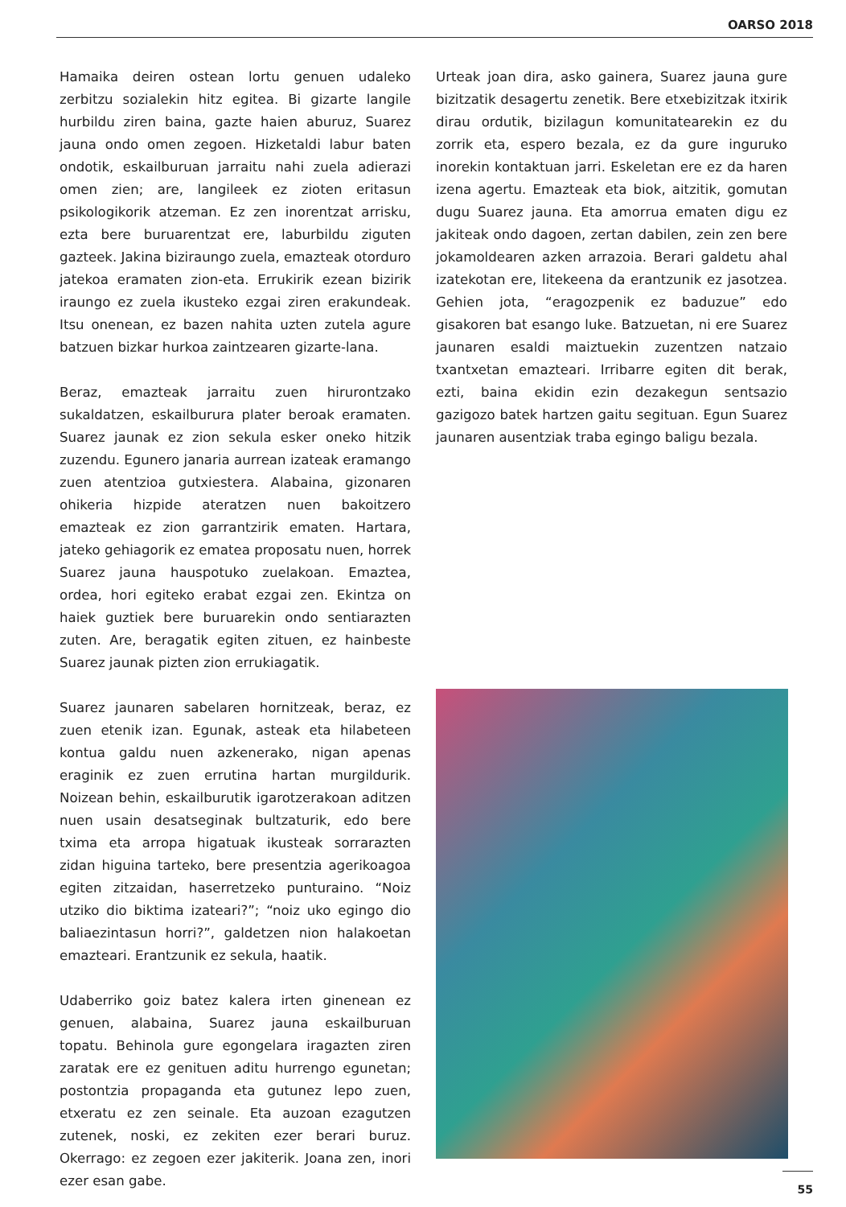OARSO 2018
Hamaika deiren ostean lortu genuen udaleko zerbitzu sozialekin hitz egitea. Bi gizarte langile hurbildu ziren baina, gazte haien aburuz, Suarez jauna ondo omen zegoen. Hizketaldi labur baten ondotik, eskailburuan jarraitu nahi zuela adierazi omen zien; are, langileek ez zioten eritasun psikologikorik atzeman. Ez zen inorentzat arrisku, ezta bere buruarentzat ere, laburbildu ziguten gazteek. Jakina biziraungo zuela, emazteak otorduro jatekoa eramaten zion-eta. Errukirik ezean bizirik iraungo ez zuela ikusteko ezgai ziren erakundeak. Itsu onenean, ez bazen nahita uzten zutela agure batzuen bizkar hurkoa zaintzearen gizarte-lana.
Beraz, emazteak jarraitu zuen hirurontzako sukaldatzen, eskailburura plater beroak eramaten. Suarez jaunak ez zion sekula esker oneko hitzik zuzendu. Egunero janaria aurrean izateak eramango zuen atentzioa gutxiestera. Alabaina, gizonaren ohikeria hizpide ateratzen nuen bakoitzero emazteak ez zion garrantzirik ematen. Hartara, jateko gehiagorik ez ematea proposatu nuen, horrek Suarez jauna hauspotuko zuelakoan. Emaztea, ordea, hori egiteko erabat ezgai zen. Ekintza on haiek guztiek bere buruarekin ondo sentiarazten zuten. Are, beragatik egiten zituen, ez hainbeste Suarez jaunak pizten zion errukiagatik.
Suarez jaunaren sabelaren hornitzeak, beraz, ez zuen etenik izan. Egunak, asteak eta hilabeteen kontua galdu nuen azkenerako, nigan apenas eraginik ez zuen errutina hartan murgildurik. Noizean behin, eskailburutik igarotzerakoan aditzen nuen usain desatseginak bultzaturik, edo bere txima eta arropa higatuak ikusteak sorrarazten zidan higuina tarteko, bere presentzia agerikoagoa egiten zitzaidan, haserretzeko punturaino. “Noiz utziko dio biktima izateari?”; “noiz uko egingo dio baliaezintasun horri?”, galdetzen nion halakoetan emazteari. Erantzunik ez sekula, haatik.
Udaberriko goiz batez kalera irten ginenean ez genuen, alabaina, Suarez jauna eskailburuan topatu. Behinola gure egongelara iragazten ziren zaratak ere ez genituen aditu hurrengo egunetan; postontzia propaganda eta gutunez lepo zuen, etxeratu ez zen seinale. Eta auzoan ezagutzen zutenek, noski, ez zekiten ezer berari buruz. Okerrago: ez zegoen ezer jakiterik. Joana zen, inori ezer esan gabe.
Urteak joan dira, asko gainera, Suarez jauna gure bizitzatik desagertu zenetik. Bere etxebizitzak itxirik dirau ordutik, bizilagun komunitatearekin ez du zorrik eta, espero bezala, ez da gure inguruko inorekin kontaktuan jarri. Eskeletan ere ez da haren izena agertu. Emazteak eta biok, aitzitik, gomutan dugu Suarez jauna. Eta amorrua ematen digu ez jakiteak ondo dagoen, zertan dabilen, zein zen bere jokamoldearen azken arrazoia. Berari galdetu ahal izatekotan ere, litekeena da erantzunik ez jasotzea. Gehien jota, “eragozpenik ez baduzue” edo gisakoren bat esango luke. Batzuetan, ni ere Suarez jaunaren esaldi maiztuekin zuzentzen natzaio txantxetan emazteari. Irribarre egiten dit berak, ezti, baina ekidin ezin dezakegun sentsazio gazigozo batek hartzen gaitu segituan. Egun Suarez jaunaren ausentziak traba egingo baligu bezala.
55